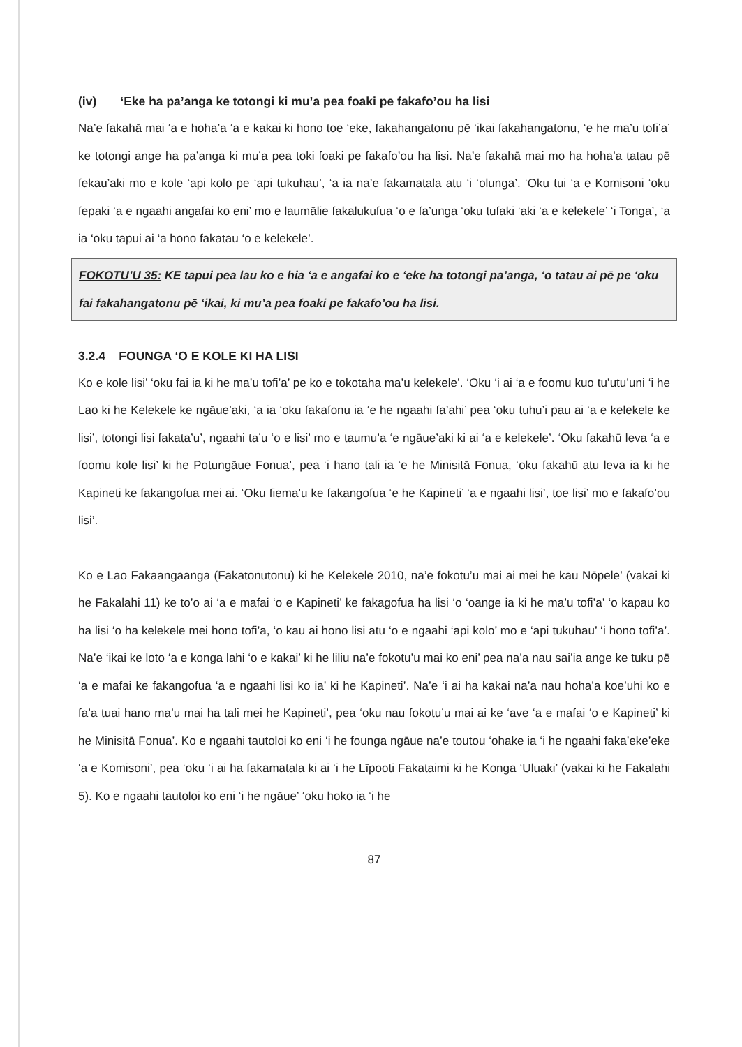(iv) ‘Eke ha pa’anga ke totongi ki mu’a pea foaki pe fakafo’ou ha lisi
Na’e fakahā mai ‘a e hoha’a ‘a e kakai ki hono toe ‘eke, fakahangatonu pē ‘ikai fakahangatonu, ‘e he ma’u tofi’a’ ke totongi ange ha pa’anga ki mu’a pea toki foaki pe fakafo’ou ha lisi. Na’e fakahā mai mo ha hoha’a tatau pē fekau’aki mo e kole ‘api kolo pe ‘api tukuhau’, ‘a ia na’e fakamatala atu ‘i ‘olunga’. ‘Oku tui ‘a e Komisoni ‘oku fepaki ‘a e ngaahi angafai ko eni’ mo e laumālie fakalukufua ‘o e fa’unga ‘oku tufaki ‘aki ‘a e kelekele’ ‘i Tonga’, ‘a ia ‘oku tapui ai ‘a hono fakatau ‘o e kelekele’.
FOKOTU’U 35: KE tapui pea lau ko e hia ‘a e angafai ko e ‘eke ha totongi pa’anga, ‘o tatau ai pē pe ‘oku fai fakahangatonu pē ‘ikai, ki mu’a pea foaki pe fakafo’ou ha lisi.
3.2.4 FOUNGA ‘O E KOLE KI HA LISI
Ko e kole lisi’ ‘oku fai ia ki he ma’u tofi’a’ pe ko e tokotaha ma’u kelekele’. ‘Oku ‘i ai ‘a e foomu kuo tu’utu’uni ‘i he Lao ki he Kelekele ke ngāue’aki, ‘a ia ‘oku fakafonu ia ‘e he ngaahi fa’ahi’ pea ‘oku tuhu’i pau ai ‘a e kelekele ke lisi’, totongi lisi fakata’u’, ngaahi ta’u ‘o e lisi’ mo e taumu’a ‘e ngāue’aki ki ai ‘a e kelekele’. ‘Oku fakahū leva ‘a e foomu kole lisi’ ki he Potungāue Fonua’, pea ‘i hano tali ia ‘e he Minisitā Fonua, ‘oku fakahū atu leva ia ki he Kapineti ke fakangofua mei ai. ‘Oku fiema’u ke fakangofua ‘e he Kapineti’ ‘a e ngaahi lisi’, toe lisi’ mo e fakafo’ou lisi’.
Ko e Lao Fakaangaanga (Fakatonutonu) ki he Kelekele 2010, na’e fokotu’u mai ai mei he kau Nōpele’ (vakai ki he Fakalahi 11) ke to’o ai ‘a e mafai ‘o e Kapineti’ ke fakagofua ha lisi ‘o ‘oange ia ki he ma’u tofi’a’ ‘o kapau ko ha lisi ‘o ha kelekele mei hono tofi’a, ‘o kau ai hono lisi atu ‘o e ngaahi ‘api kolo’ mo e ‘api tukuhau’ ‘i hono tofi’a’. Na’e ‘ikai ke loto ‘a e konga lahi ‘o e kakai’ ki he liliu na’e fokotu’u mai ko eni’ pea na’a nau sai’ia ange ke tuku pē ‘a e mafai ke fakangofua ‘a e ngaahi lisi ko ia’ ki he Kapineti’. Na’e ‘i ai ha kakai na’a nau hoha’a koe’uhi ko e fa’a tuai hano ma’u mai ha tali mei he Kapineti’, pea ‘oku nau fokotu’u mai ai ke ‘ave ‘a e mafai ‘o e Kapineti’ ki he Minisitā Fonua’. Ko e ngaahi tautoloi ko eni ‘i he founga ngāue na’e toutou ‘ohake ia ‘i he ngaahi faka’eke’eke ‘a e Komisoni’, pea ‘oku ‘i ai ha fakamatala ki ai ‘i he Līpooti Fakataimi ki he Konga ‘Uluaki’ (vakai ki he Fakalahi 5). Ko e ngaahi tautoloi ko eni ‘i he ngāue’ ‘oku hoko ia ‘i he
87